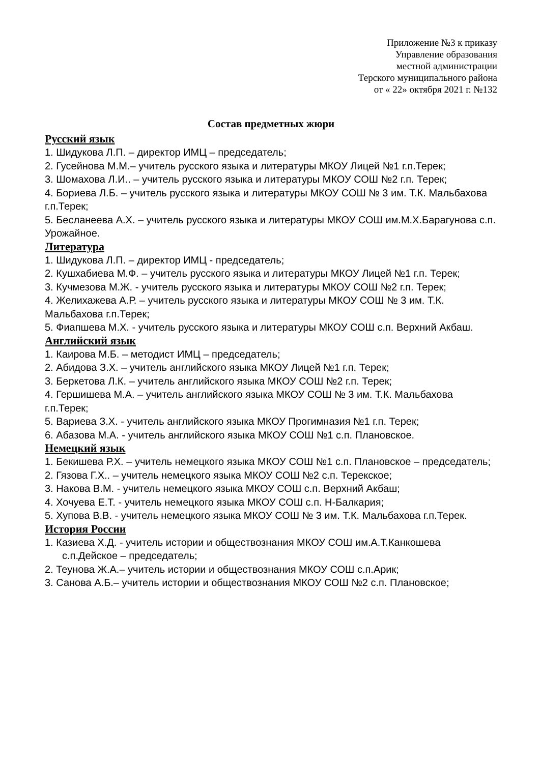Приложение №3 к приказу
Управление образования
местной администрации
Терского муниципального района
от « 22» октября 2021 г. №132
Состав предметных жюри
Русский язык
1. Шидукова Л.П. – директор ИМЦ – председатель;
2. Гусейнова М.М.– учитель русского языка и литературы МКОУ Лицей №1 г.п.Терек;
3. Шомахова Л.И.. – учитель русского языка и литературы МКОУ СОШ №2 г.п. Терек;
4. Бориева Л.Б. – учитель русского языка и литературы МКОУ СОШ № 3 им. Т.К. Мальбахова г.п.Терек;
5. Бесланеева А.Х. – учитель русского языка и литературы МКОУ СОШ им.М.Х.Барагунова с.п. Урожайное.
Литература
1. Шидукова Л.П. – директор ИМЦ - председатель;
2. Кушхабиева М.Ф. – учитель русского языка и литературы МКОУ Лицей №1 г.п. Терек;
3. Кучмезова М.Ж. - учитель русского языка и литературы МКОУ СОШ №2 г.п. Терек;
4. Желихажева А.Р. – учитель русского языка и литературы МКОУ СОШ № 3 им. Т.К. Мальбахова г.п.Терек;
5. Фиапшева М.Х. - учитель русского языка и литературы МКОУ СОШ с.п. Верхний Акбаш.
Английский язык
1. Каирова М.Б. – методист ИМЦ – председатель;
2. Абидова З.Х. – учитель английского языка МКОУ Лицей №1 г.п. Терек;
3. Беркетова Л.К. – учитель английского языка МКОУ СОШ №2 г.п. Терек;
4. Гершишева М.А. – учитель английского языка МКОУ СОШ № 3 им. Т.К. Мальбахова г.п.Терек;
5. Вариева З.Х. - учитель английского языка МКОУ Прогимназия №1 г.п. Терек;
6. Абазова М.А. - учитель английского языка МКОУ СОШ №1 с.п. Плановское.
Немецкий язык
1. Бекишева Р.Х. – учитель немецкого языка МКОУ СОШ №1 с.п. Плановское – председатель;
2. Гязова Г.Х.. – учитель немецкого языка МКОУ СОШ №2 с.п. Терекское;
3. Накова В.М. - учитель немецкого языка МКОУ СОШ с.п. Верхний Акбаш;
4. Хочуева Е.Т. - учитель немецкого языка МКОУ СОШ с.п. Н-Балкария;
5. Хупова В.В. - учитель немецкого языка МКОУ СОШ № 3 им. Т.К. Мальбахова г.п.Терек.
История России
1. Казиева Х.Д. - учитель истории и обществознания МКОУ СОШ им.А.Т.Канкошева с.п.Дейское – председатель;
2. Теунова Ж.А.– учитель истории и обществознания МКОУ СОШ с.п.Арик;
3. Санова А.Б.– учитель истории и обществознания МКОУ СОШ №2 с.п. Плановское;